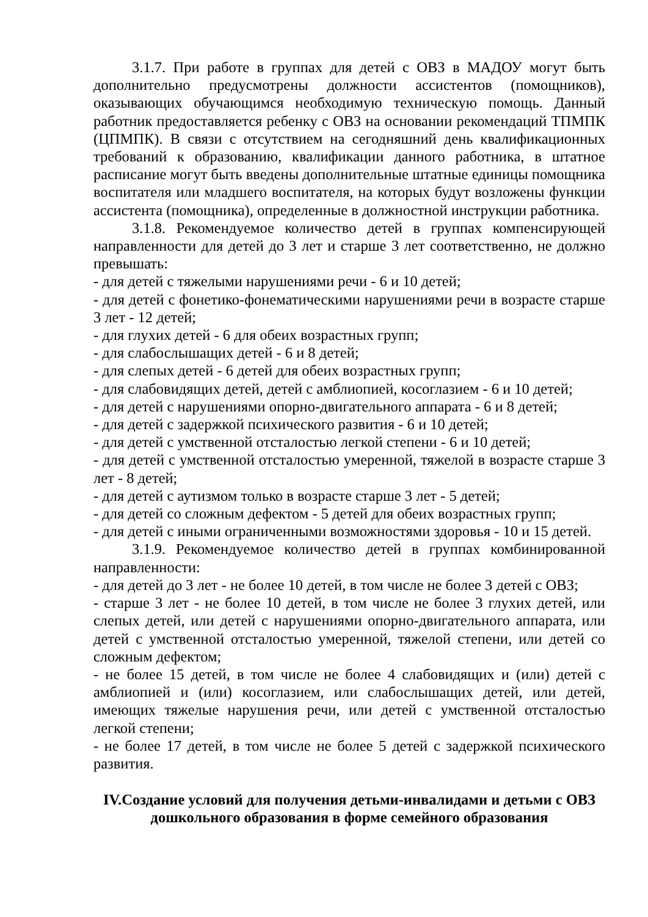3.1.7. При работе в группах для детей с ОВЗ в МАДОУ могут быть дополнительно предусмотрены должности ассистентов (помощников), оказывающих обучающимся необходимую техническую помощь. Данный работник предоставляется ребенку с ОВЗ на основании рекомендаций ТПМПК (ЦПМПК). В связи с отсутствием на сегодняшний день квалификационных требований к образованию, квалификации данного работника, в штатное расписание могут быть введены дополнительные штатные единицы помощника воспитателя или младшего воспитателя, на которых будут возложены функции ассистента (помощника), определенные в должностной инструкции работника.
3.1.8. Рекомендуемое количество детей в группах компенсирующей направленности для детей до 3 лет и старше 3 лет соответственно, не должно превышать:
- для детей с тяжелыми нарушениями речи - 6 и 10 детей;
- для детей с фонетико-фонематическими нарушениями речи в возрасте старше 3 лет - 12 детей;
- для глухих детей - 6 для обеих возрастных групп;
- для слабослышащих детей - 6 и 8 детей;
- для слепых детей - 6 детей для обеих возрастных групп;
- для слабовидящих детей, детей с амблиопией, косоглазием - 6 и 10 детей;
- для детей с нарушениями опорно-двигательного аппарата - 6 и 8 детей;
- для детей с задержкой психического развития - 6 и 10 детей;
- для детей с умственной отсталостью легкой степени - 6 и 10 детей;
- для детей с умственной отсталостью умеренной, тяжелой в возрасте старше 3 лет - 8 детей;
- для детей с аутизмом только в возрасте старше 3 лет - 5 детей;
- для детей со сложным дефектом - 5 детей для обеих возрастных групп;
- для детей с иными ограниченными возможностями здоровья - 10 и 15 детей.
3.1.9. Рекомендуемое количество детей в группах комбинированной направленности:
- для детей до 3 лет - не более 10 детей, в том числе не более 3 детей с ОВЗ;
- старше 3 лет - не более 10 детей, в том числе не более 3 глухих детей, или слепых детей, или детей с нарушениями опорно-двигательного аппарата, или детей с умственной отсталостью умеренной, тяжелой степени, или детей со сложным дефектом;
- не более 15 детей, в том числе не более 4 слабовидящих и (или) детей с амблиопией и (или) косоглазием, или слабослышащих детей, или детей, имеющих тяжелые нарушения речи, или детей с умственной отсталостью легкой степени;
- не более 17 детей, в том числе не более 5 детей с задержкой психического развития.
IV.Создание условий для получения детьми-инвалидами и детьми с ОВЗ дошкольного образования в форме семейного образования